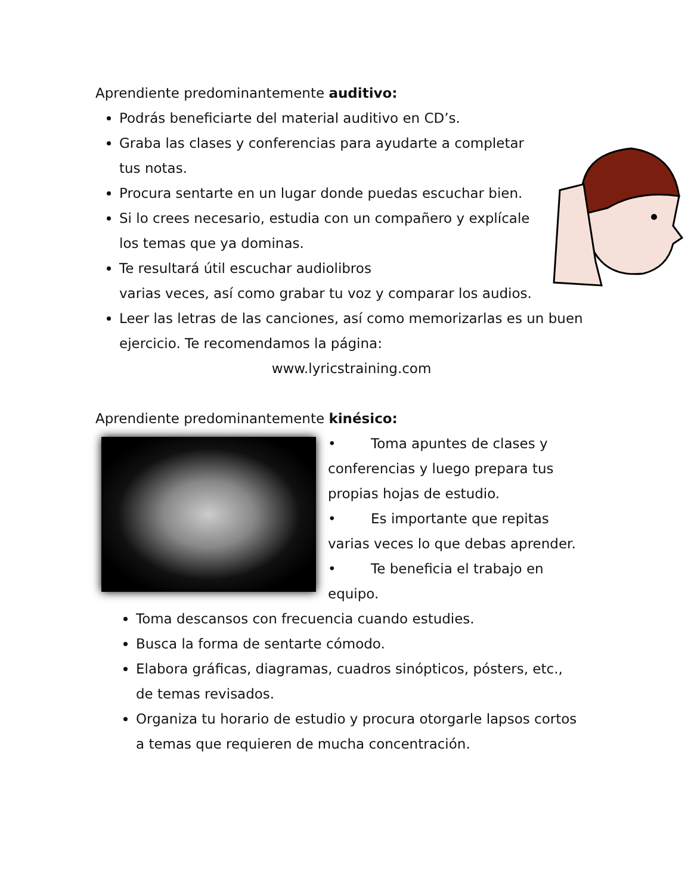Aprendiente predominantemente auditivo:
Podrás beneficiarte del material auditivo en CD’s.
Graba las clases y conferencias para ayudarte a completar tus notas.
Procura sentarte en un lugar donde puedas escuchar bien.
Si lo crees necesario, estudia con un compañero y explícale los temas que ya dominas.
Te resultará útil escuchar audiolibros
varias veces, así como grabar tu voz y comparar los audios.
Leer las letras de las canciones, así como memorizarlas es un buen ejercicio. Te recomendamos la página:
www.lyricstraining.com
Aprendiente predominantemente kinésico:
• Toma apuntes de clases y conferencias y luego prepara tus propias hojas de estudio.
• Es importante que repitas varias veces lo que debas aprender.
• Te beneficia el trabajo en equipo.
Toma descansos con frecuencia cuando estudies.
Busca la forma de sentarte cómodo.
Elabora gráficas, diagramas, cuadros sinópticos, pósters, etc., de temas revisados.
Organiza tu horario de estudio y procura otorgarle lapsos cortos a temas que requieren de mucha concentración.